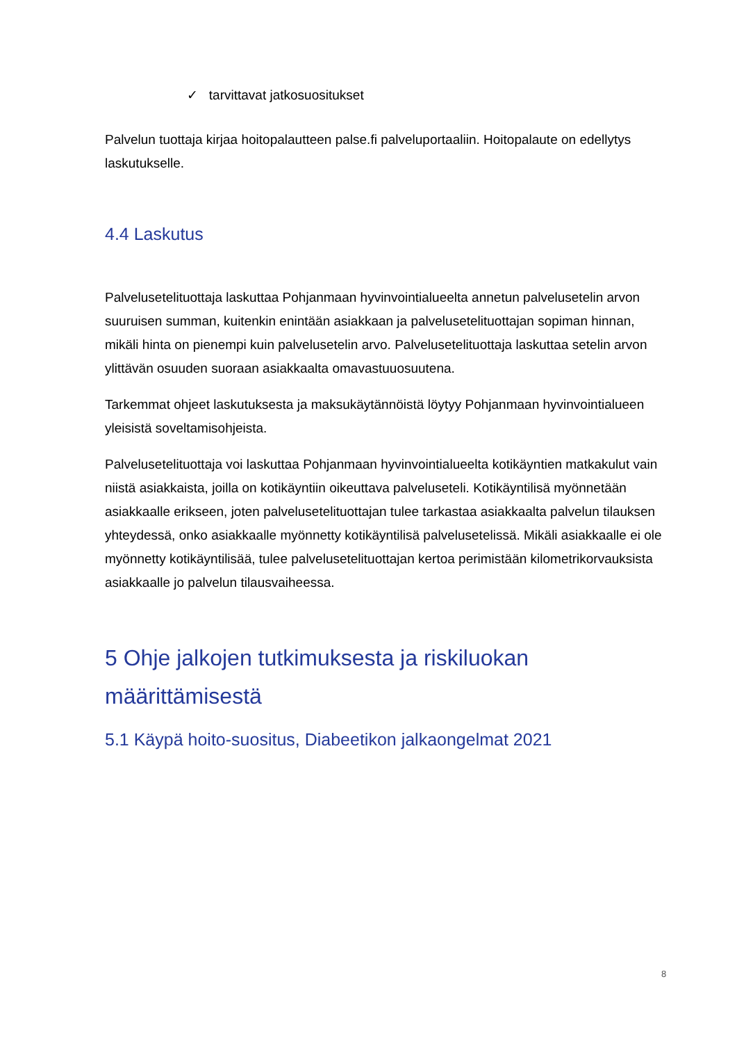✓ tarvittavat jatkosuositukset
Palvelun tuottaja kirjaa hoitopalautteen palse.fi palveluportaaliin. Hoitopalaute on edellytys laskutukselle.
4.4 Laskutus
Palvelusetelituottaja laskuttaa Pohjanmaan hyvinvointialueelta annetun palvelusetelin arvon suuruisen summan, kuitenkin enintään asiakkaan ja palvelusetelituottajan sopiman hinnan, mikäli hinta on pienempi kuin palvelusetelin arvo. Palvelusetelituottaja laskuttaa setelin arvon ylittävän osuuden suoraan asiakkaalta omavastuuosuutena.
Tarkemmat ohjeet laskutuksesta ja maksukäytännöistä löytyy Pohjanmaan hyvinvointialueen yleisistä soveltamisohjeista.
Palvelusetelituottaja voi laskuttaa Pohjanmaan hyvinvointialueelta kotikäyntien matkakulut vain niistä asiakkaista, joilla on kotikäyntiin oikeuttava palveluseteli. Kotikäyntilisä myönnetään asiakkaalle erikseen, joten palvelusetelituottajan tulee tarkastaa asiakkaalta palvelun tilauksen yhteydessä, onko asiakkaalle myönnetty kotikäyntilisä palvelusetelissä. Mikäli asiakkaalle ei ole myönnetty kotikäyntilisää, tulee palvelusetelituottajan kertoa perimistään kilometrikorvauksista asiakkaalle jo palvelun tilausvaiheessa.
5 Ohje jalkojen tutkimuksesta ja riskiluokan määrittämisestä
5.1 Käypä hoito-suositus, Diabeetikon jalkaongelmat 2021
8